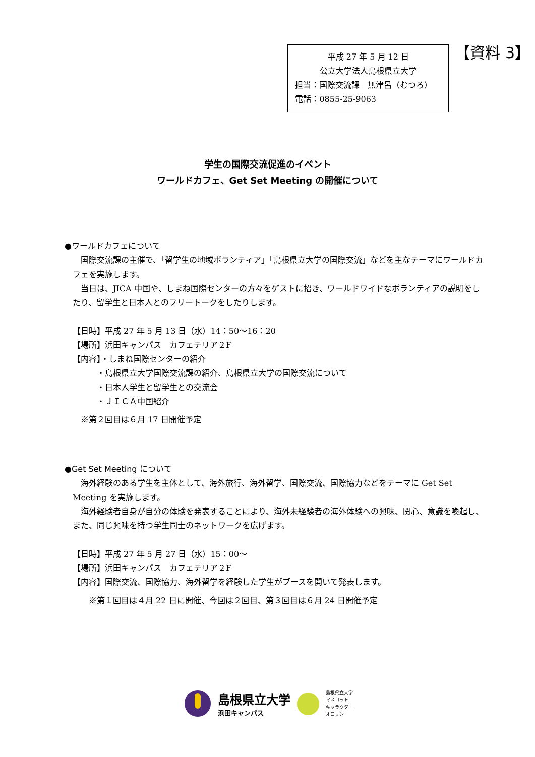平成 27 年 5 月 12 日
公立大学法人島根県立大学
担当：国際交流課　無津呂（むつろ）
電話：0855-25-9063
【資料 3】
学生の国際交流促進のイベント
ワールドカフェ、Get Set Meeting の開催について
●ワールドカフェについて
　国際交流課の主催で、「留学生の地域ボランティア」「島根県立大学の国際交流」などを主なテーマにワールドカフェを実施します。
　当日は、JICA 中国や、しまね国際センターの方々をゲストに招き、ワールドワイドなボランティアの説明をしたり、留学生と日本人とのフリートークをしたりします。
【日時】平成 27 年 5 月 13 日（水）14：50～16：20
【場所】浜田キャンパス　カフェテリア２F
【内容】・しまね国際センターの紹介
・島根県立大学国際交流課の紹介、島根県立大学の国際交流について
・日本人学生と留学生との交流会
・ＪＩＣＡ中国紹介
　※第２回目は６月 17 日開催予定
●Get Set Meeting について
　海外経験のある学生を主体として、海外旅行、海外留学、国際交流、国際協力などをテーマに Get Set Meeting を実施します。
　海外経験者自身が自分の体験を発表することにより、海外未経験者の海外体験への興味、関心、意識を喚起し、また、同じ興味を持つ学生同士のネットワークを広げます。
【日時】平成 27 年 5 月 27 日（水）15：00～
【場所】浜田キャンパス　カフェテリア２F
【内容】国際交流、国際協力、海外留学を経験した学生がブースを開いて発表します。
　　※第１回目は４月 22 日に開催、今回は２回目、第３回目は６月 24 日開催予定
島根県立大学
浜田キャンパス
島根県立大学
マスコット
キャラクター
オロリン